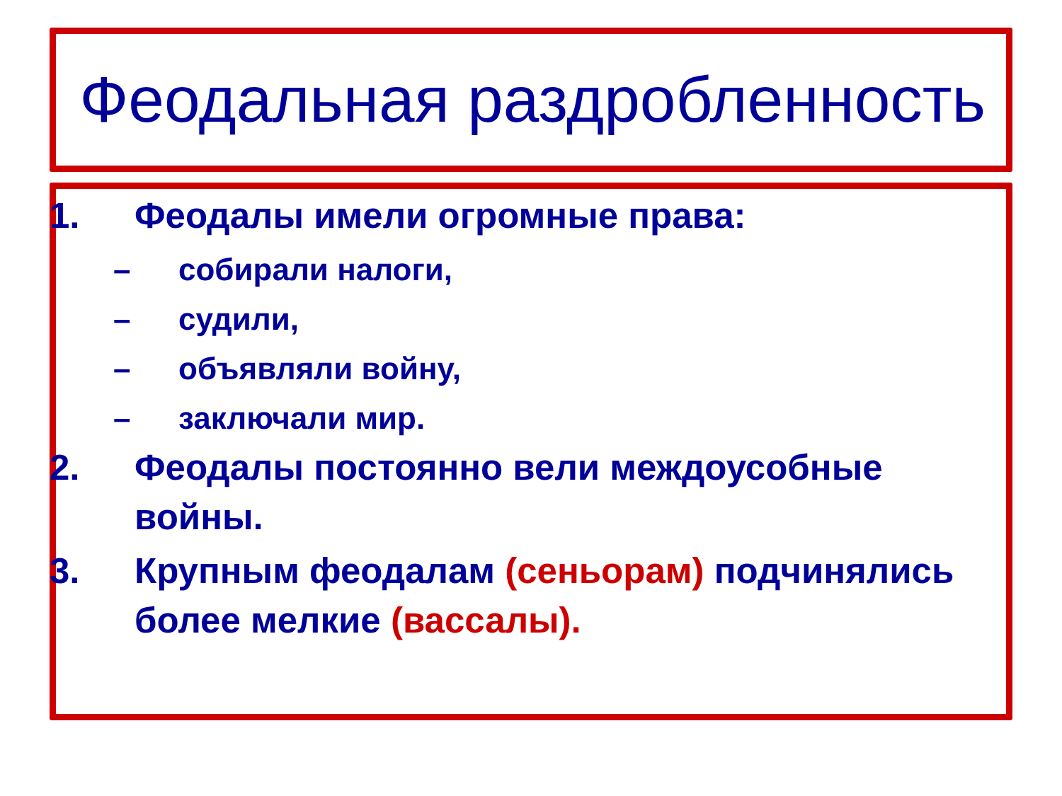Феодальная раздробленность
1. Феодалы имели огромные права:
– собирали налоги,
– судили,
– объявляли войну,
– заключали мир.
2. Феодалы постоянно вели междоусобные войны.
3. Крупным феодалам (сеньорам) подчинялись более мелкие (вассалы).